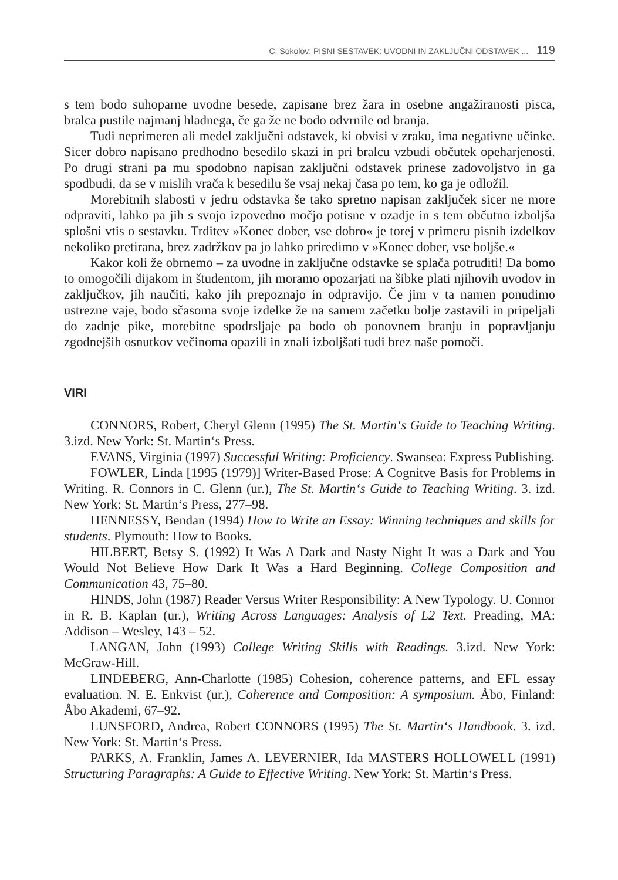C. Sokolov: PISNI SESTAVEK: UVODNI IN ZAKLJUČNI ODSTAVEK ... 119
s tem bodo suhoparne uvodne besede, zapisane brez žara in osebne angažiranosti pisca, bralca pustile najmanj hladnega, če ga že ne bodo odvrnile od branja.
Tudi neprimeren ali medel zaključni odstavek, ki obvisi v zraku, ima negativne učinke. Sicer dobro napisano predhodno besedilo skazi in pri bralcu vzbudi občutek opeharjenosti. Po drugi strani pa mu spodobno napisan zaključni odstavek prinese zadovoljstvo in ga spodbudi, da se v mislih vrača k besedilu še vsaj nekaj časa po tem, ko ga je odložil.
Morebitnih slabosti v jedru odstavka še tako spretno napisan zaključek sicer ne more odpraviti, lahko pa jih s svojo izpovedno močjo potisne v ozadje in s tem občutno izboljša splošni vtis o sestavku. Trditev »Konec dober, vse dobro« je torej v primeru pisnih izdelkov nekoliko pretirana, brez zadržkov pa jo lahko priredimo v »Konec dober, vse boljše.«
Kakor koli že obrnemo – za uvodne in zaključne odstavke se splača potruditi! Da bomo to omogočili dijakom in študentom, jih moramo opozarjati na šibke plati njihovih uvodov in zaključkov, jih naučiti, kako jih prepoznajo in odpravijo. Če jim v ta namen ponudimo ustrezne vaje, bodo sčasoma svoje izdelke že na samem začetku bolje zastavili in pripeljali do zadnje pike, morebitne spodrsljaje pa bodo ob ponovnem branju in popravljanju zgodnejših osnutkov večinoma opazili in znali izboljšati tudi brez naše pomoči.
VIRI
CONNORS, Robert, Cheryl Glenn (1995) The St. Martin‘s Guide to Teaching Writing. 3.izd. New York: St. Martin‘s Press.
EVANS, Virginia (1997) Successful Writing: Proficiency. Swansea: Express Publishing.
FOWLER, Linda [1995 (1979)] Writer-Based Prose: A Cognitve Basis for Problems in Writing. R. Connors in C. Glenn (ur.), The St. Martin‘s Guide to Teaching Writing. 3. izd. New York: St. Martin‘s Press, 277–98.
HENNESSY, Bendan (1994) How to Write an Essay: Winning techniques and skills for students. Plymouth: How to Books.
HILBERT, Betsy S. (1992) It Was A Dark and Nasty Night It was a Dark and You Would Not Believe How Dark It Was a Hard Beginning. College Composition and Communication 43, 75–80.
HINDS, John (1987) Reader Versus Writer Responsibility: A New Typology. U. Connor in R. B. Kaplan (ur.), Writing Across Languages: Analysis of L2 Text. Preading, MA: Addison – Wesley, 143 – 52.
LANGAN, John (1993) College Writing Skills with Readings. 3.izd. New York: McGraw-Hill.
LINDEBERG, Ann-Charlotte (1985) Cohesion, coherence patterns, and EFL essay evaluation. N. E. Enkvist (ur.), Coherence and Composition: A symposium. Åbo, Finland: Åbo Akademi, 67–92.
LUNSFORD, Andrea, Robert CONNORS (1995) The St. Martin‘s Handbook. 3. izd. New York: St. Martin‘s Press.
PARKS, A. Franklin, James A. LEVERNIER, Ida MASTERS HOLLOWELL (1991) Structuring Paragraphs: A Guide to Effective Writing. New York: St. Martin‘s Press.